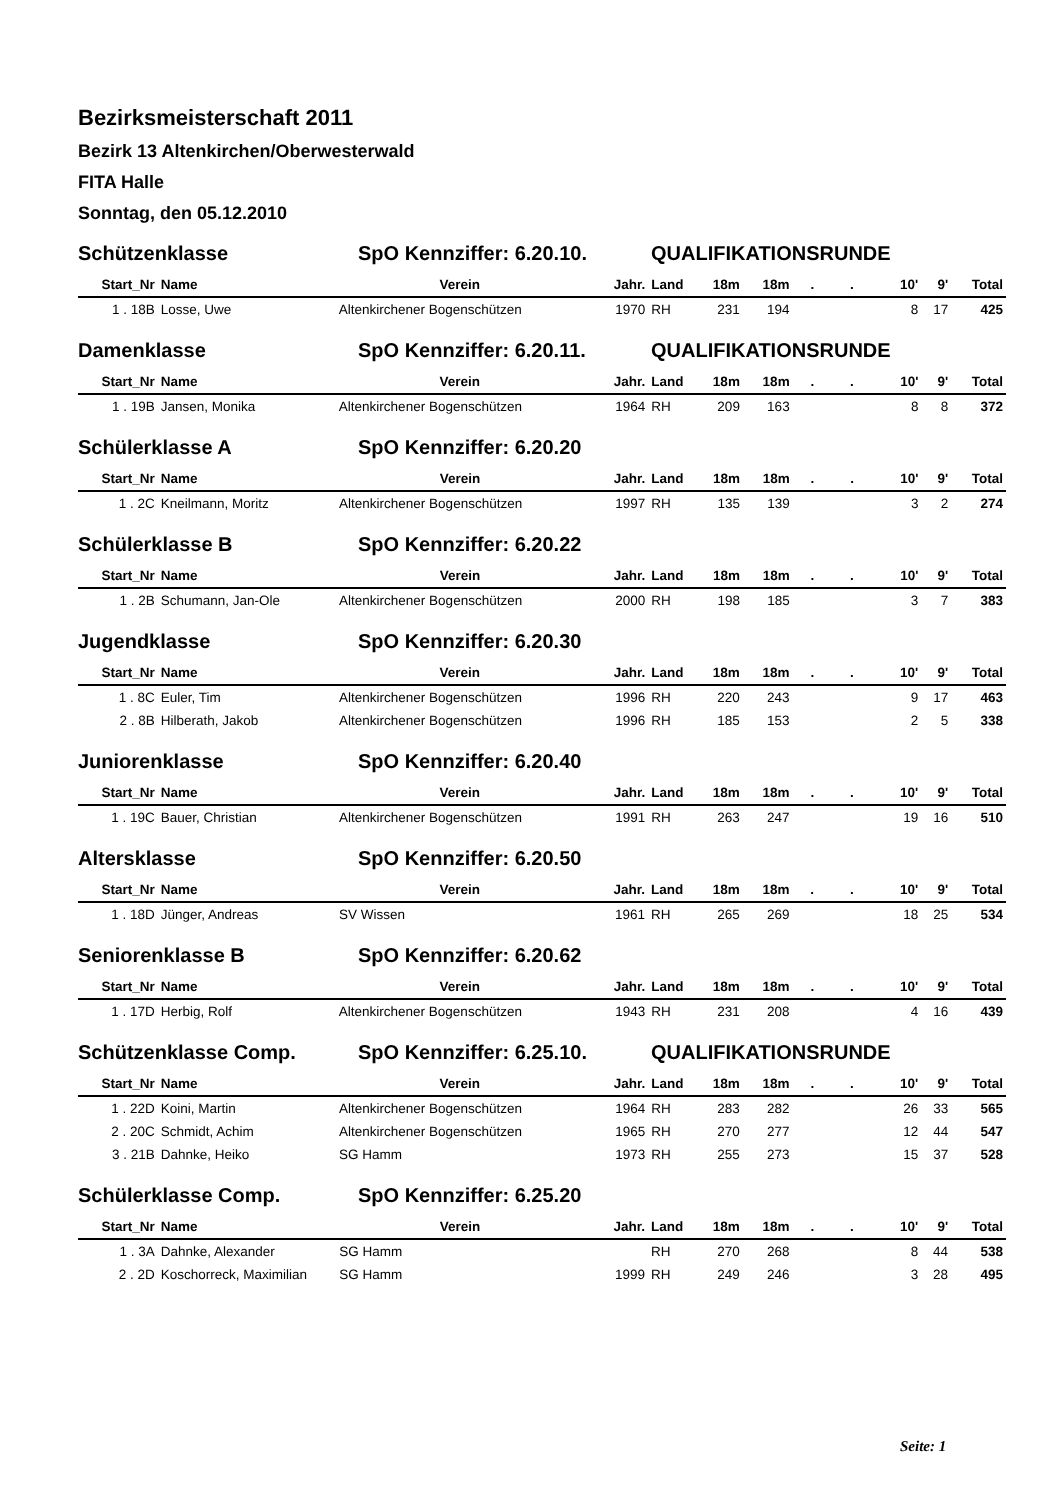Bezirksmeisterschaft 2011
Bezirk 13 Altenkirchen/Oberwesterwald
FITA Halle
Sonntag, den 05.12.2010
Schützenklasse SpO Kennziffer: 6.20.10. QUALIFIKATIONSRUNDE
| Start_Nr | Name | Verein | Jahr. | Land | 18m | 18m | . | . | 10' | 9' | Total |
| --- | --- | --- | --- | --- | --- | --- | --- | --- | --- | --- | --- |
| 1 . 18B | Losse, Uwe | Altenkirchener Bogenschützen | 1970 | RH | 231 | 194 | | | 8 | 17 | 425 |
Damenklasse SpO Kennziffer: 6.20.11. QUALIFIKATIONSRUNDE
| Start_Nr | Name | Verein | Jahr. | Land | 18m | 18m | . | . | 10' | 9' | Total |
| --- | --- | --- | --- | --- | --- | --- | --- | --- | --- | --- | --- |
| 1 . 19B | Jansen, Monika | Altenkirchener Bogenschützen | 1964 | RH | 209 | 163 | | | 8 | 8 | 372 |
Schülerklasse A SpO Kennziffer: 6.20.20
| Start_Nr | Name | Verein | Jahr. | Land | 18m | 18m | . | . | 10' | 9' | Total |
| --- | --- | --- | --- | --- | --- | --- | --- | --- | --- | --- | --- |
| 1 . 2C | Kneilmann, Moritz | Altenkirchener Bogenschützen | 1997 | RH | 135 | 139 | | | 3 | 2 | 274 |
Schülerklasse B SpO Kennziffer: 6.20.22
| Start_Nr | Name | Verein | Jahr. | Land | 18m | 18m | . | . | 10' | 9' | Total |
| --- | --- | --- | --- | --- | --- | --- | --- | --- | --- | --- | --- |
| 1 . 2B | Schumann, Jan-Ole | Altenkirchener Bogenschützen | 2000 | RH | 198 | 185 | | | 3 | 7 | 383 |
Jugendklasse SpO Kennziffer: 6.20.30
| Start_Nr | Name | Verein | Jahr. | Land | 18m | 18m | . | . | 10' | 9' | Total |
| --- | --- | --- | --- | --- | --- | --- | --- | --- | --- | --- | --- |
| 1 . 8C | Euler, Tim | Altenkirchener Bogenschützen | 1996 | RH | 220 | 243 | | | 9 | 17 | 463 |
| 2 . 8B | Hilberath, Jakob | Altenkirchener Bogenschützen | 1996 | RH | 185 | 153 | | | 2 | 5 | 338 |
Juniorenklasse SpO Kennziffer: 6.20.40
| Start_Nr | Name | Verein | Jahr. | Land | 18m | 18m | . | . | 10' | 9' | Total |
| --- | --- | --- | --- | --- | --- | --- | --- | --- | --- | --- | --- |
| 1 . 19C | Bauer, Christian | Altenkirchener Bogenschützen | 1991 | RH | 263 | 247 | | | 19 | 16 | 510 |
Altersklasse SpO Kennziffer: 6.20.50
| Start_Nr | Name | Verein | Jahr. | Land | 18m | 18m | . | . | 10' | 9' | Total |
| --- | --- | --- | --- | --- | --- | --- | --- | --- | --- | --- | --- |
| 1 . 18D | Jünger, Andreas | SV Wissen | 1961 | RH | 265 | 269 | | | 18 | 25 | 534 |
Seniorenklasse B SpO Kennziffer: 6.20.62
| Start_Nr | Name | Verein | Jahr. | Land | 18m | 18m | . | . | 10' | 9' | Total |
| --- | --- | --- | --- | --- | --- | --- | --- | --- | --- | --- | --- |
| 1 . 17D | Herbig, Rolf | Altenkirchener Bogenschützen | 1943 | RH | 231 | 208 | | | 4 | 16 | 439 |
Schützenklasse Comp. SpO Kennziffer: 6.25.10. QUALIFIKATIONSRUNDE
| Start_Nr | Name | Verein | Jahr. | Land | 18m | 18m | . | . | 10' | 9' | Total |
| --- | --- | --- | --- | --- | --- | --- | --- | --- | --- | --- | --- |
| 1 . 22D | Koini, Martin | Altenkirchener Bogenschützen | 1964 | RH | 283 | 282 | | | 26 | 33 | 565 |
| 2 . 20C | Schmidt, Achim | Altenkirchener Bogenschützen | 1965 | RH | 270 | 277 | | | 12 | 44 | 547 |
| 3 . 21B | Dahnke, Heiko | SG Hamm | 1973 | RH | 255 | 273 | | | 15 | 37 | 528 |
Schülerklasse Comp. SpO Kennziffer: 6.25.20
| Start_Nr | Name | Verein | Jahr. | Land | 18m | 18m | . | . | 10' | 9' | Total |
| --- | --- | --- | --- | --- | --- | --- | --- | --- | --- | --- | --- |
| 1 . 3A | Dahnke, Alexander | SG Hamm | | RH | 270 | 268 | | | 8 | 44 | 538 |
| 2 . 2D | Koschorreck, Maximilian | SG Hamm | 1999 | RH | 249 | 246 | | | 3 | 28 | 495 |
Seite: 1